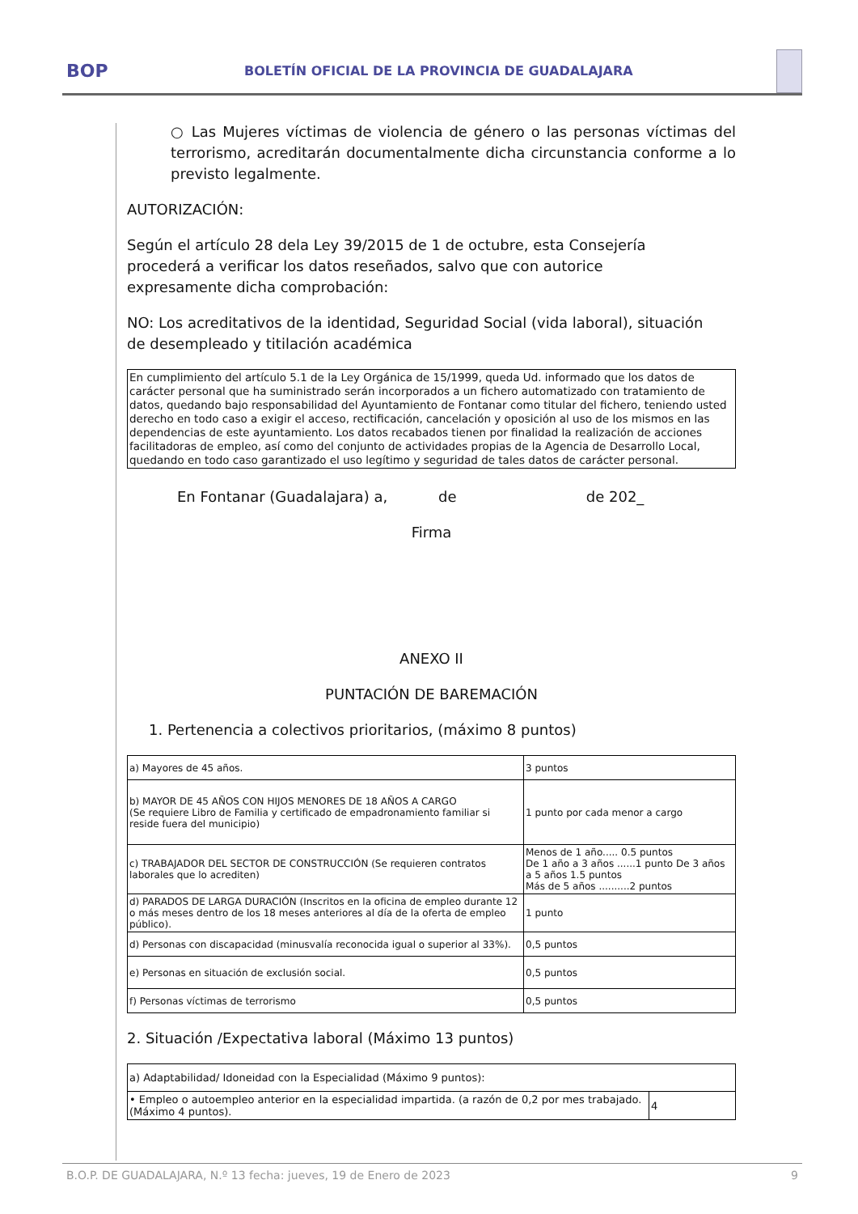BOP
BOLETÍN OFICIAL DE LA PROVINCIA DE GUADALAJARA
○ Las Mujeres víctimas de violencia de género o las personas víctimas del terrorismo, acreditarán documentalmente dicha circunstancia conforme a lo previsto legalmente.
AUTORIZACIÓN:
Según el artículo 28 dela Ley 39/2015 de 1 de octubre, esta Consejería procederá a verificar los datos reseñados, salvo que con autorice expresamente dicha comprobación:
NO: Los acreditativos de la identidad, Seguridad Social (vida laboral), situación de desempleado y titilación académica
En cumplimiento del artículo 5.1 de la Ley Orgánica de 15/1999, queda Ud. informado que los datos de carácter personal que ha suministrado serán incorporados a un fichero automatizado con tratamiento de datos, quedando bajo responsabilidad del Ayuntamiento de Fontanar como titular del fichero, teniendo usted derecho en todo caso a exigir el acceso, rectificación, cancelación y oposición al uso de los mismos en las dependencias de este ayuntamiento. Los datos recabados tienen por finalidad la realización de acciones facilitadoras de empleo, así como del conjunto de actividades propias de la Agencia de Desarrollo Local, quedando en todo caso garantizado el uso legítimo y seguridad de tales datos de carácter personal.
En Fontanar (Guadalajara) a, de de 202_
Firma
ANEXO II
PUNTACIÓN DE BAREMACIÓN
1. Pertenencia a colectivos prioritarios, (máximo 8 puntos)
| a) Mayores de 45 años. | 3 puntos |
| b) MAYOR DE 45 AÑOS CON HIJOS MENORES DE 18 AÑOS A CARGO (Se requiere Libro de Familia y certificado de empadronamiento familiar si reside fuera del municipio) | 1 punto por cada menor a cargo |
| c) TRABAJADOR DEL SECTOR DE CONSTRUCCIÓN (Se requieren contratos laborales que lo acrediten) | Menos de 1 año..... 0.5 puntos De 1 año a 3 años ......1 punto De 3 años a 5 años 1.5 puntos Más de 5 años ..........2 puntos |
| d) PARADOS DE LARGA DURACIÓN (Inscritos en la oficina de empleo durante 12 o más meses dentro de los 18 meses anteriores al día de la oferta de empleo público). | 1 punto |
| d) Personas con discapacidad (minusvalía reconocida igual o superior al 33%). | 0,5 puntos |
| e) Personas en situación de exclusión social. | 0,5 puntos |
| f) Personas víctimas de terrorismo | 0,5 puntos |
2. Situación /Expectativa laboral (Máximo 13 puntos)
| a) Adaptabilidad/ Idoneidad con la Especialidad (Máximo 9 puntos): | |
| • Empleo o autoempleo anterior en la especialidad impartida. (a razón de 0,2 por mes trabajado. (Máximo 4 puntos). | 4 |
B.O.P. DE GUADALAJARA, N.º 13 fecha: jueves, 19 de Enero de 2023 9